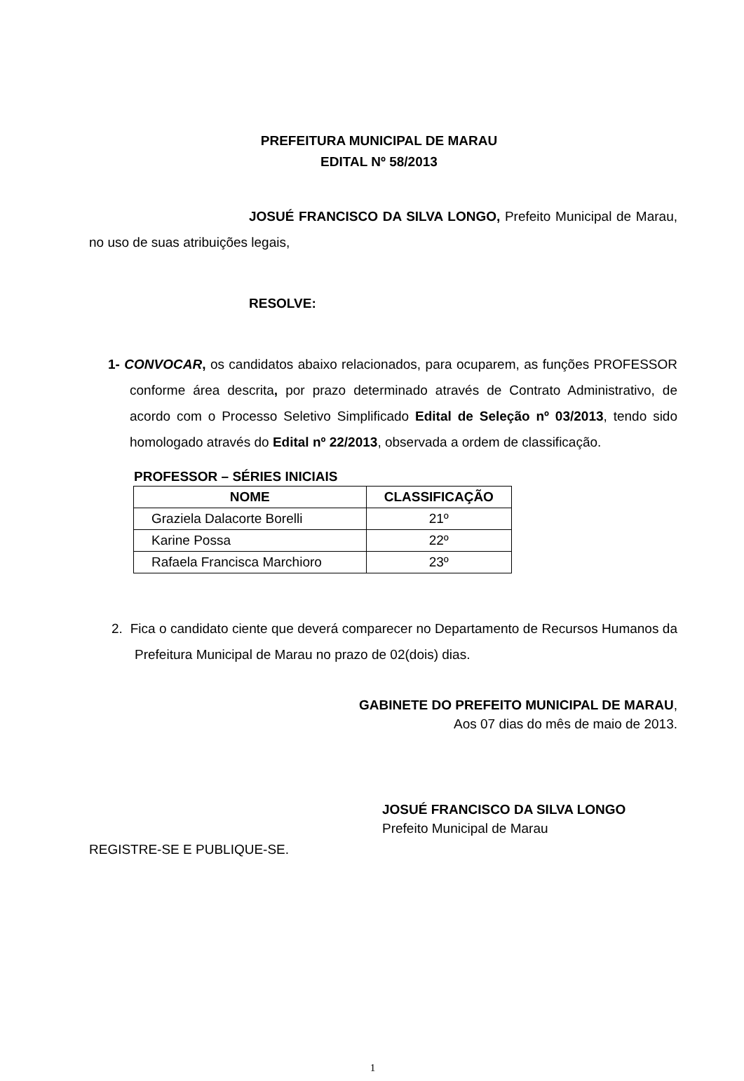PREFEITURA MUNICIPAL DE MARAU
EDITAL Nº 58/2013
JOSUÉ FRANCISCO DA SILVA LONGO, Prefeito Municipal de Marau, no uso de suas atribuições legais,
RESOLVE:
1- CONVOCAR, os candidatos abaixo relacionados, para ocuparem, as funções PROFESSOR conforme área descrita, por prazo determinado através de Contrato Administrativo, de acordo com o Processo Seletivo Simplificado Edital de Seleção nº 03/2013, tendo sido homologado através do Edital nº 22/2013, observada a ordem de classificação.
PROFESSOR – SÉRIES INICIAIS
| NOME | CLASSIFICAÇÃO |
| --- | --- |
| Graziela Dalacorte Borelli | 21º |
| Karine Possa | 22º |
| Rafaela Francisca Marchioro | 23º |
2. Fica o candidato ciente que deverá comparecer no Departamento de Recursos Humanos da Prefeitura Municipal de Marau no prazo de 02(dois) dias.
GABINETE DO PREFEITO MUNICIPAL DE MARAU,
Aos 07 dias do mês de maio de 2013.
JOSUÉ FRANCISCO DA SILVA LONGO
Prefeito Municipal de Marau
REGISTRE-SE E PUBLIQUE-SE.
1